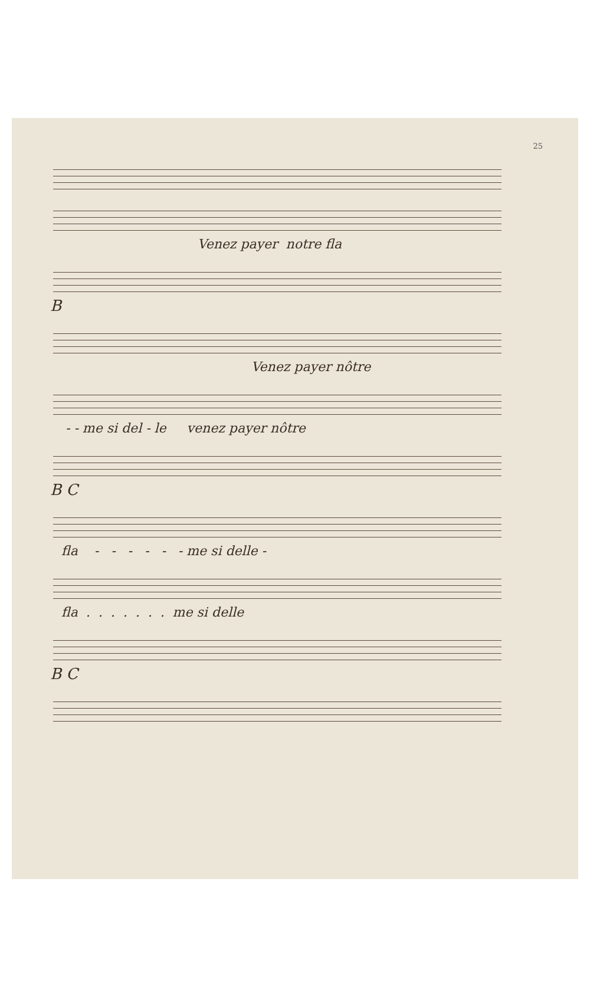25
Venez payer notre fla
B
Venez payer nôtre
- - me si del - le venez payer nôtre
B C
fla - - - - - - me si delle -
fla . . . . . . . me si delle
B C